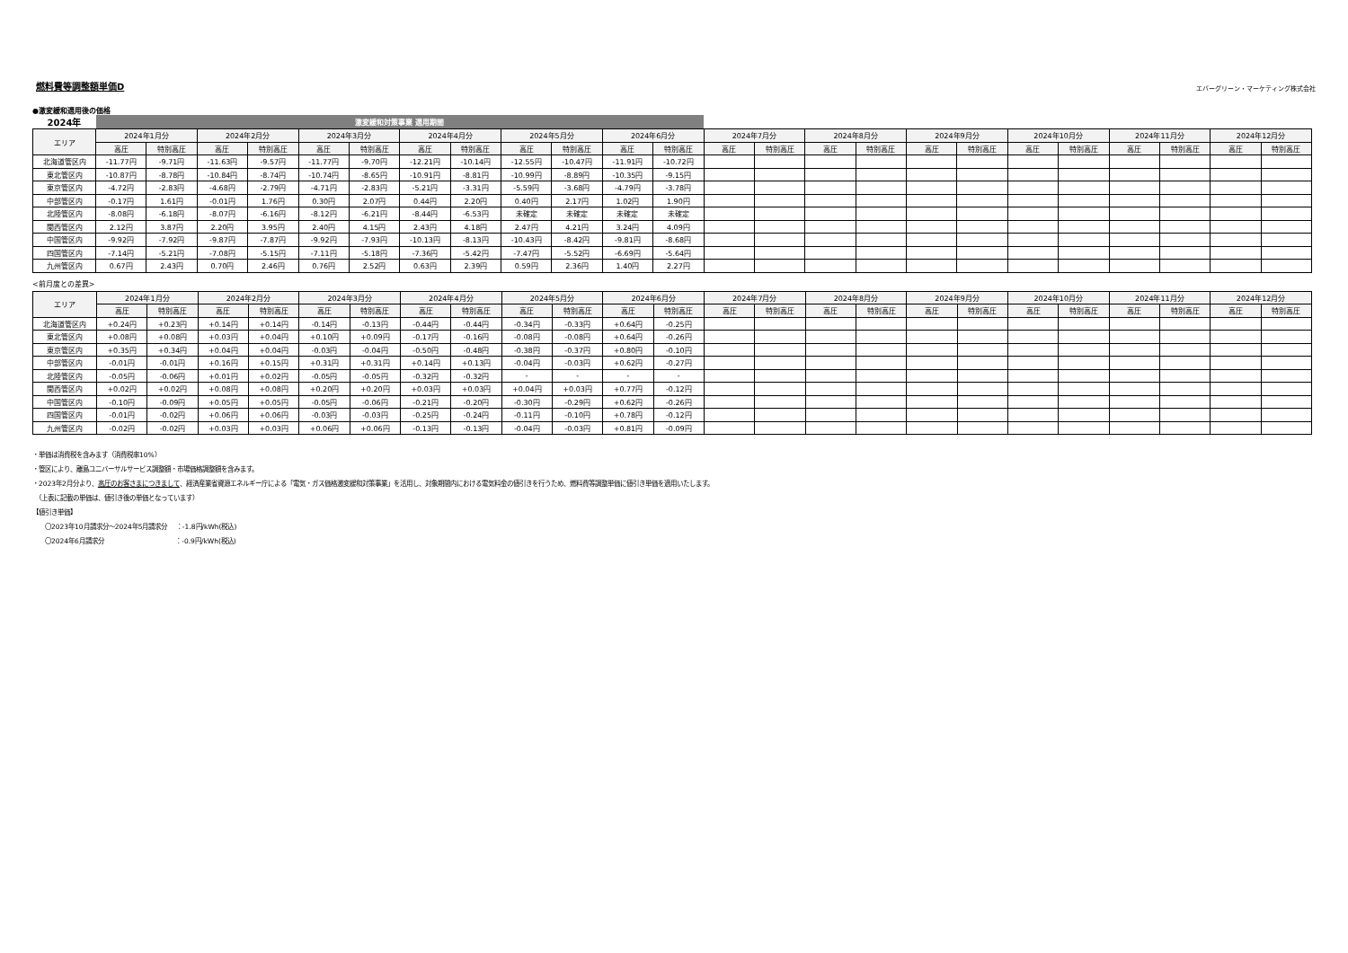燃料費等調整額単価D
エバーグリーン・マーケティング株式会社
●激変緩和適用後の価格
| 2024年 | 激変緩和対策事業 適用期間 | | | | | | | | | | | | | | | | | | | | | | | |
| エリア | 2024年1月分 | | 2024年2月分 | | 2024年3月分 | | 2024年4月分 | | 2024年5月分 | | 2024年6月分 | | 2024年7月分 | | 2024年8月分 | | 2024年9月分 | | 2024年10月分 | | 2024年11月分 | | 2024年12月分 | |
| | 高圧 | 特別高圧 | 高圧 | 特別高圧 | 高圧 | 特別高圧 | 高圧 | 特別高圧 | 高圧 | 特別高圧 | 高圧 | 特別高圧 | 高圧 | 特別高圧 | 高圧 | 特別高圧 | 高圧 | 特別高圧 | 高圧 | 特別高圧 | 高圧 | 特別高圧 | 高圧 | 特別高圧 |
| 北海道管区内 | -11.77円 | -9.71円 | -11.63円 | -9.57円 | -11.77円 | -9.70円 | -12.21円 | -10.14円 | -12.55円 | -10.47円 | -11.91円 | -10.72円 | | | | | | | | | | | | |
| 東北管区内 | -10.87円 | -8.78円 | -10.84円 | -8.74円 | -10.74円 | -8.65円 | -10.91円 | -8.81円 | -10.99円 | -8.89円 | -10.35円 | -9.15円 | | | | | | | | | | | | |
| 東京管区内 | -4.72円 | -2.83円 | -4.68円 | -2.79円 | -4.71円 | -2.83円 | -5.21円 | -3.31円 | -5.59円 | -3.68円 | -4.79円 | -3.78円 | | | | | | | | | | | | |
| 中部管区内 | -0.17円 | 1.61円 | -0.01円 | 1.76円 | 0.30円 | 2.07円 | 0.44円 | 2.20円 | 0.40円 | 2.17円 | 1.02円 | 1.90円 | | | | | | | | | | | | |
| 北陸管区内 | -8.08円 | -6.18円 | -8.07円 | -6.16円 | -8.12円 | -6.21円 | -8.44円 | -6.53円 | 未確定 | 未確定 | 未確定 | 未確定 | | | | | | | | | | | | |
| 関西管区内 | 2.12円 | 3.87円 | 2.20円 | 3.95円 | 2.40円 | 4.15円 | 2.43円 | 4.18円 | 2.47円 | 4.21円 | 3.24円 | 4.09円 | | | | | | | | | | | | |
| 中国管区内 | -9.92円 | -7.92円 | -9.87円 | -7.87円 | -9.92円 | -7.93円 | -10.13円 | -8.13円 | -10.43円 | -8.42円 | -9.81円 | -8.68円 | | | | | | | | | | | | |
| 四国管区内 | -7.14円 | -5.21円 | -7.08円 | -5.15円 | -7.11円 | -5.18円 | -7.36円 | -5.42円 | -7.47円 | -5.52円 | -6.69円 | -5.64円 | | | | | | | | | | | | |
| 九州管区内 | 0.67円 | 2.43円 | 0.70円 | 2.46円 | 0.76円 | 2.52円 | 0.63円 | 2.39円 | 0.59円 | 2.36円 | 1.40円 | 2.27円 | | | | | | | | | | | | |
<前月度との差異>
| エリア | 2024年1月分 | | 2024年2月分 | | 2024年3月分 | | 2024年4月分 | | 2024年5月分 | | 2024年6月分 | | 2024年7月分 | | 2024年8月分 | | 2024年9月分 | | 2024年10月分 | | 2024年11月分 | | 2024年12月分 | |
| --- | --- | --- | --- | --- | --- | --- | --- | --- | --- | --- | --- | --- | --- | --- | --- | --- | --- | --- | --- | --- | --- | --- | --- | --- |
| | 高圧 | 特別高圧 | 高圧 | 特別高圧 | 高圧 | 特別高圧 | 高圧 | 特別高圧 | 高圧 | 特別高圧 | 高圧 | 特別高圧 | 高圧 | 特別高圧 | 高圧 | 特別高圧 | 高圧 | 特別高圧 | 高圧 | 特別高圧 | 高圧 | 特別高圧 | 高圧 | 特別高圧 |
| 北海道管区内 | +0.24円 | +0.23円 | +0.14円 | +0.14円 | -0.14円 | -0.13円 | -0.44円 | -0.44円 | -0.34円 | -0.33円 | +0.64円 | -0.25円 | | | | | | | | | | | | |
| 東北管区内 | +0.08円 | +0.08円 | +0.03円 | +0.04円 | +0.10円 | +0.09円 | -0.17円 | -0.16円 | -0.08円 | -0.08円 | +0.64円 | -0.26円 | | | | | | | | | | | | |
| 東京管区内 | +0.35円 | +0.34円 | +0.04円 | +0.04円 | -0.03円 | -0.04円 | -0.50円 | -0.48円 | -0.38円 | -0.37円 | +0.80円 | -0.10円 | | | | | | | | | | | | |
| 中部管区内 | -0.01円 | -0.01円 | +0.16円 | +0.15円 | +0.31円 | +0.31円 | +0.14円 | +0.13円 | -0.04円 | -0.03円 | +0.62円 | -0.27円 | | | | | | | | | | | | |
| 北陸管区内 | -0.05円 | -0.06円 | +0.01円 | +0.02円 | -0.05円 | -0.05円 | -0.32円 | -0.32円 | - | - | - | - | | | | | | | | | | | | |
| 関西管区内 | +0.02円 | +0.02円 | +0.08円 | +0.08円 | +0.20円 | +0.20円 | +0.03円 | +0.03円 | +0.04円 | +0.03円 | +0.77円 | -0.12円 | | | | | | | | | | | | |
| 中国管区内 | -0.10円 | -0.09円 | +0.05円 | +0.05円 | -0.05円 | -0.06円 | -0.21円 | -0.20円 | -0.30円 | -0.29円 | +0.62円 | -0.26円 | | | | | | | | | | | | |
| 四国管区内 | -0.01円 | -0.02円 | +0.06円 | +0.06円 | -0.03円 | -0.03円 | -0.25円 | -0.24円 | -0.11円 | -0.10円 | +0.78円 | -0.12円 | | | | | | | | | | | | |
| 九州管区内 | -0.02円 | -0.02円 | +0.03円 | +0.03円 | +0.06円 | +0.06円 | -0.13円 | -0.13円 | -0.04円 | -0.03円 | +0.81円 | -0.09円 | | | | | | | | | | | | |
・単価は消費税を含みます（消費税率10%）
・管区により、離島ユニバーサルサービス調整額・市場価格調整額を含みます。
・2023年2月分より、高圧のお客さまにつきまして、経済産業省資源エネルギー庁による「電気・ガス価格激変緩和対策事業」を活用し、対象期間内における電気料金の値引きを行うため、燃料費等調整単価に値引き単価を適用いたします。
　（上表に記載の単価は、値引き後の単価となっています）
【値引き単価】
　　〇2023年10月請求分～2024年5月請求分　 ：-1.8円/kWh(税込)
　　〇2024年6月請求分　　　　　　　　　　　 ：-0.9円/kWh(税込)